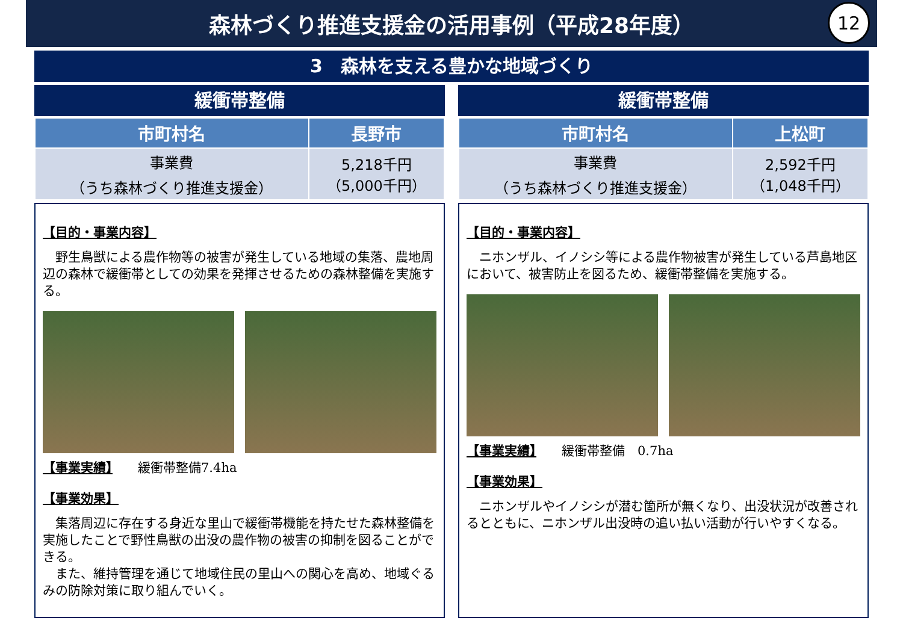森林づくり推進支援金の活用事例（平成28年度）
12
3　森林を支える豊かな地域づくり
緩衝帯整備
| 市町村名 | 長野市 |
| --- | --- |
| 事業費 （うち森林づくり推進支援金） | 5,218千円 （5,000千円） |
【目的・事業内容】
　野生鳥獣による農作物等の被害が発生している地域の集落、農地周辺の森林で緩衝帯としての効果を発揮させるための森林整備を実施する。
【事業実績】　　緩衝帯整備7.4ha
【事業効果】
　集落周辺に存在する身近な里山で緩衝帯機能を持たせた森林整備を実施したことで野性鳥獣の出没の農作物の被害の抑制を図ることができる。
　また、維持管理を通じて地域住民の里山への関心を高め、地域ぐるみの防除対策に取り組んでいく。
緩衝帯整備
| 市町村名 | 上松町 |
| --- | --- |
| 事業費 （うち森林づくり推進支援金） | 2,592千円 （1,048千円） |
【目的・事業内容】
　ニホンザル、イノシシ等による農作物被害が発生している芦島地区において、被害防止を図るため、緩衝帯整備を実施する。
【事業実績】　　緩衝帯整備　0.7ha
【事業効果】
　ニホンザルやイノシシが潜む箇所が無くなり、出没状況が改善されるとともに、ニホンザル出没時の追い払い活動が行いやすくなる。